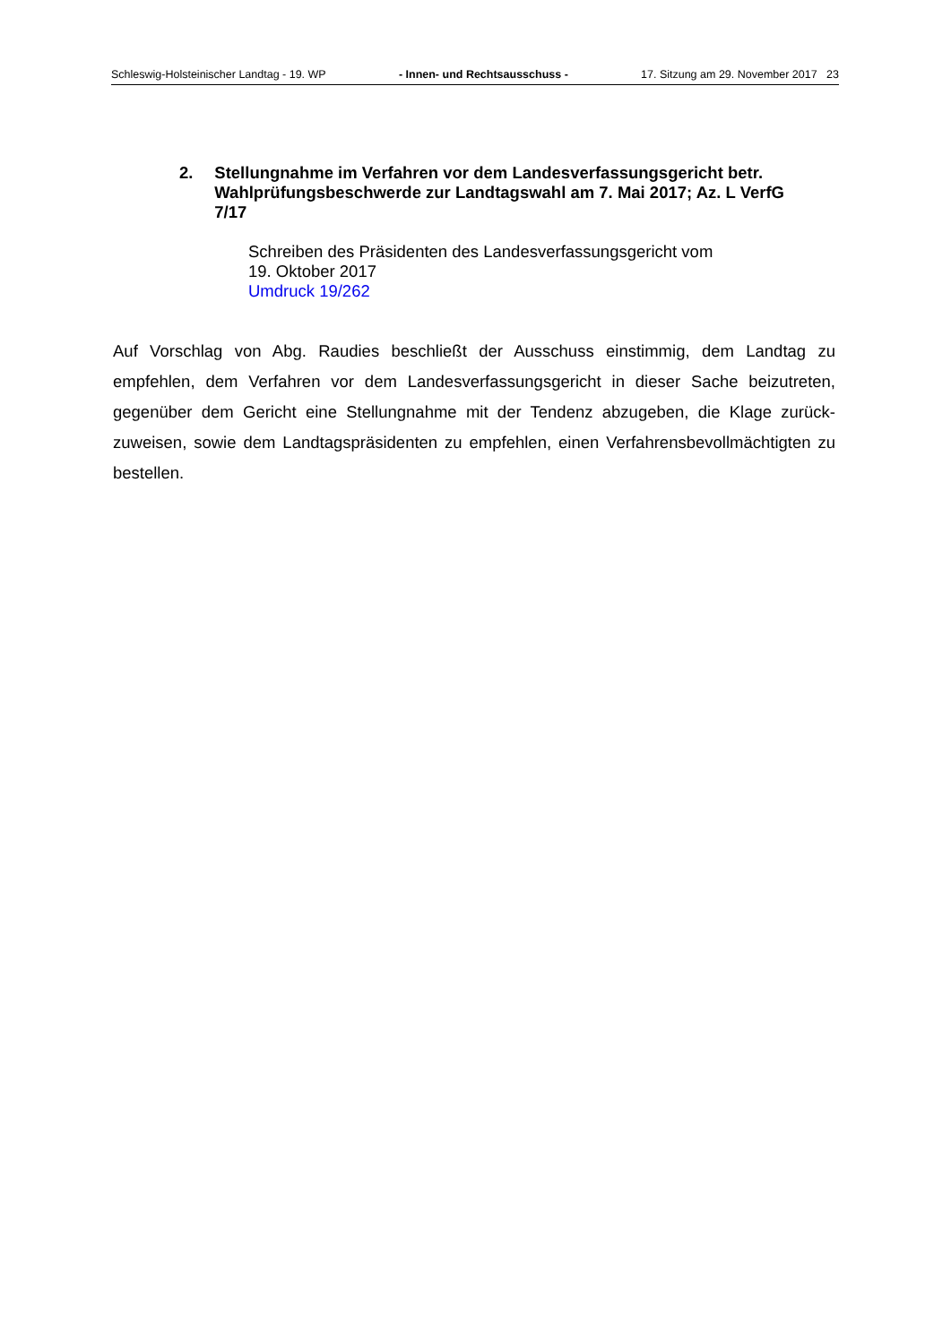Schleswig-Holsteinischer Landtag - 19. WP - Innen- und Rechtsausschuss - 17. Sitzung am 29. November 2017 23
2. Stellungnahme im Verfahren vor dem Landesverfassungsgericht betr. Wahlprüfungsbeschwerde zur Landtagswahl am 7. Mai 2017; Az. L VerfG 7/17
Schreiben des Präsidenten des Landesverfassungsgericht vom
19. Oktober 2017
Umdruck 19/262
Auf Vorschlag von Abg. Raudies beschließt der Ausschuss einstimmig, dem Landtag zu empfehlen, dem Verfahren vor dem Landesverfassungsgericht in dieser Sache beizutreten, gegenüber dem Gericht eine Stellungnahme mit der Tendenz abzugeben, die Klage zurück­zuweisen, sowie dem Landtagspräsidenten zu empfehlen, einen Verfahrensbevollmächtigten zu bestellen.